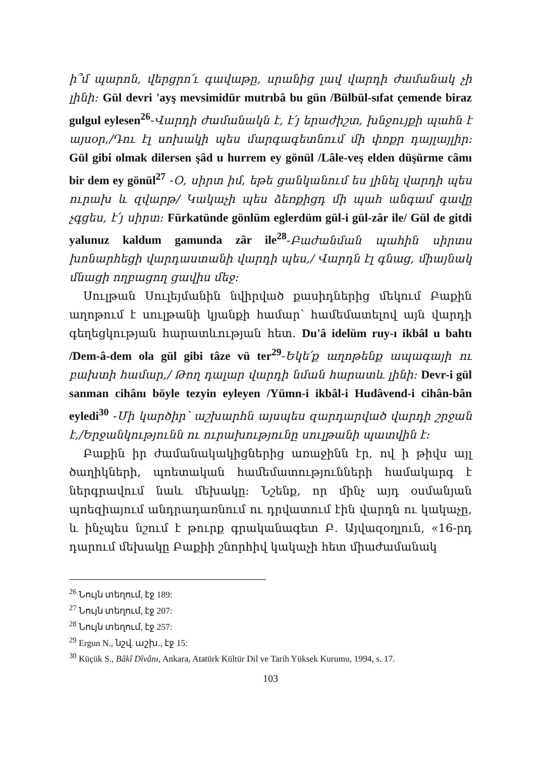ի՞մ պարոն, վերցրո՛ւ գավաթը, սրանից լավ վարդի ժամանակ չի լինի: Gül devri 'ayş mevsimidür mutrıbâ bu gün /Bülbül-sıfat çemende biraz gulgul eylesen<sup>26</sup>-Վարդի ժամանակն է, է՛յ երաժիշտ, խնջույքի պահն է այսօր,/Դու էլ սոխակի պես մարգագետնում մի փոքր դայլայլիր: Gül gibi olmak dilersen şâd u hurrem ey gönül /Lâle-veş elden düşürme câmı bir dem ey gönül<sup>27</sup> -Օ, սիրտ իմ, եթե ցանկանում ես լինել վարդի պես ուրախ և զվարթ/ Կակաչի պես ձեռքիցդ մի պահ անգամ գավը չգցես, է՛յ սիրտ: Fürkatünde gönlüm eglerdüm gül-i gül-zâr ile/ Gül de gitdi yalunuz kaldum gamunda zâr ile<sup>28</sup>-Բաժանման պահին սիրտս խոնարհեցի վարդաստանի վարդի պես,/ Վարդն էլ գնաց, միայնակ մնացի ողբացող ցավիս մեջ:
Սուլթան Սուլեյմանին նվիրված քասիդներից մեկում Բաքին աղոթում է սուլթանի կյանքի համար՝ համեմատելով այն վարդի գեղեցկության հարատևության հետ. Du'â idelüm ruy-ı ikbâl u bahtı /Dem-â-dem ola gül gibi tâze vü ter<sup>29</sup>-Եկե՛ք աղոթենք ապագայի ու բախտի համար,/ Թող դալար վարդի նման հարատև լինի: Devr-i gül sanman cihânı böyle tezyin eyleyen /Yümn-i ikbâl-i Hudâvend-i cihân-bân eyledi<sup>30</sup> -Մի կարծիր՝ աշխարհն այսպես զարդարված վարդի շրջան է,/Երջանկությունն ու ուրախությունը սուլթանի պատվին է:
Բաքին իր ժամանակակիցներից առաջինն էր, ով ի թիվս այլ ծաղիկների, պոետական համեմատությունների համակարգ է ներգրավում նաև մեխակը: Նշենք, որ մինչ այդ օսմանյան պոեզիայում անդրադառնում ու դրվատում էին վարդն ու կակաչը, և ինչպես նշում է թուրք գրականագետ Բ. Այվազօղլուն, «16-րդ դարում մեխակը Բաքիի շնորհիվ կակաչի հետ միաժամանակ
<sup>26</sup> Նույն տեղում, էջ 189:
<sup>27</sup> Նույն տեղում, էջ 207:
<sup>28</sup> Նույն տեղում, էջ 257:
<sup>29</sup> Ergun N., նշվ. աշխ., էջ 15:
<sup>30</sup> Küçük S., Bâkî Dîvânı, Ankara, Atatürk Kültür Dil ve Tarih Yüksek Kurumu, 1994, s. 17.
103